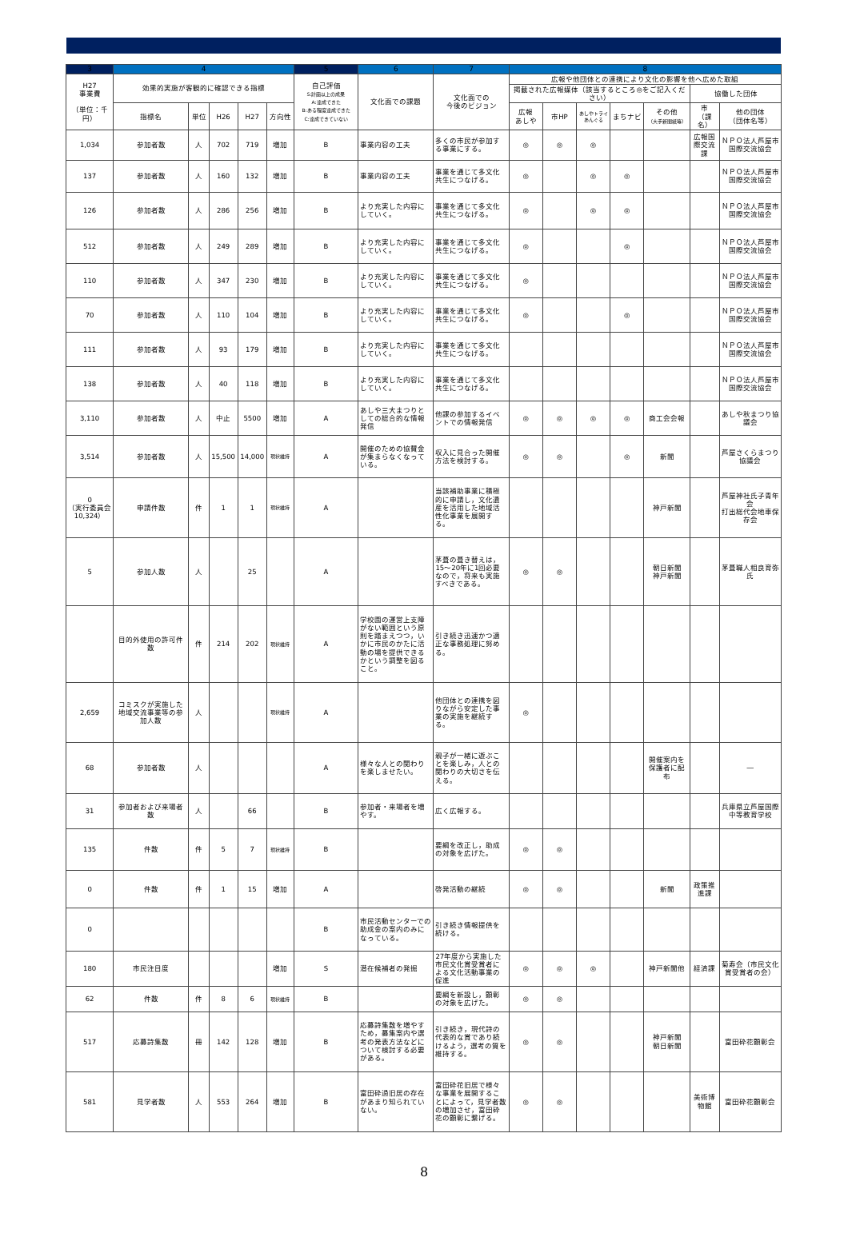| 3 | 4 | | | | | 5 | 6 | 7 | 8 | | | | | | |
| --- | --- | --- | --- | --- | --- | --- | --- | --- | --- | --- | --- | --- | --- | --- | --- |
| H27 事業費 （単位：千円） | 効果的実施が客観的に確認できる指標 | | | | | 自己評価 S:計画以上の成果 A:達成できた B:ある程度達成できた C:達成できていない | 文化面での課題 | 文化面での 今後のビジョン | 広報や他団体との連携により文化の影響を他へ広めた取組 | | | | | | |
| | | | | | | | | | 掲載された広報媒体（該当するところ◎をご記入ください） | | | | | 協働した団体 | |
| | 指標名 | 単位 | H26 | H27 | 方向性 | | | | 広報 あしや | 市HP | あしやトライあんぐる | まちナビ | その他 （大手新聞紙等） | 市 （課名） | 他の団体 （団体名等） |
| 1,034 | 参加者数 | 人 | 702 | 719 | 増加 | B | 事業内容の工夫 | 多くの市民が参加する事業にする。 | ◎ | ◎ | ◎ | | | 広報国際交流課 | ＮＰＯ法人芦屋市国際交流協会 |
| 137 | 参加者数 | 人 | 160 | 132 | 増加 | B | 事業内容の工夫 | 事業を通じて多文化共生につなげる。 | ◎ | | ◎ | ◎ | | | ＮＰＯ法人芦屋市国際交流協会 |
| 126 | 参加者数 | 人 | 286 | 256 | 増加 | B | より充実した内容にしていく。 | 事業を通じて多文化共生につなげる。 | ◎ | | ◎ | ◎ | | | ＮＰＯ法人芦屋市国際交流協会 |
| 512 | 参加者数 | 人 | 249 | 289 | 増加 | B | より充実した内容にしていく。 | 事業を通じて多文化共生につなげる。 | ◎ | | | ◎ | | | ＮＰＯ法人芦屋市国際交流協会 |
| 110 | 参加者数 | 人 | 347 | 230 | 増加 | B | より充実した内容にしていく。 | 事業を通じて多文化共生につなげる。 | ◎ | | | | | | ＮＰＯ法人芦屋市国際交流協会 |
| 70 | 参加者数 | 人 | 110 | 104 | 増加 | B | より充実した内容にしていく。 | 事業を通じて多文化共生につなげる。 | ◎ | | | ◎ | | | ＮＰＯ法人芦屋市国際交流協会 |
| 111 | 参加者数 | 人 | 93 | 179 | 増加 | B | より充実した内容にしていく。 | 事業を通じて多文化共生につなげる。 | | | | | | | ＮＰＯ法人芦屋市国際交流協会 |
| 138 | 参加者数 | 人 | 40 | 118 | 増加 | B | より充実した内容にしていく。 | 事業を通じて多文化共生につなげる。 | | | | | | | ＮＰＯ法人芦屋市国際交流協会 |
| 3,110 | 参加者数 | 人 | 中止 | 5500 | 増加 | A | あしや三大まつりとしての総合的な情報発信 | 他課の参加するイベントでの情報発信 | ◎ | ◎ | ◎ | ◎ | 商工会会報 | | あしや秋まつり協議会 |
| 3,514 | 参加者数 | 人 | 15,500 | 14,000 | 現状維持 | A | 開催のための協賛金が集まらなくなっている。 | 収入に見合った開催方法を検討する。 | ◎ | ◎ | | ◎ | 新聞 | | 芦屋さくらまつり協議会 |
| 0 （実行委員会10,324） | 申請件数 | 件 | 1 | 1 | 現状維持 | A | | 当該補助事業に積極的に申請し，文化遺産を活用した地域活性化事業を展開する。 | | | | | 神戸新聞 | | 芦屋神社氏子青年会 打出総代会地車保存会 |
| 5 | 参加人数 | 人 | | 25 | | A | | 茅葺の葺き替えは，15～20年に1回必要なので，将来も実施すべきである。 | ◎ | ◎ | | | 朝日新聞 神戸新聞 | | 茅葺職人相良育弥氏 |
| | 目的外使用の許可件数 | 件 | 214 | 202 | 現状維持 | A | 学校園の運営上支障がない範囲という原則を踏まえつつ，いかに市民のかたに活動の場を提供できるかという調整を図ること。 | 引き続き迅速かつ適正な事務処理に努める。 | | | | | | | |
| 2,659 | コミスクが実施した地域交流事業等の参加人数 | 人 | | | 現状維持 | A | | 他団体との連携を図りながら安定した事業の実施を継続する。 | ◎ | | | | | | |
| 68 | 参加者数 | 人 | | | | A | 様々な人との関わりを楽しませたい。 | 親子が一緒に遊ぶことを楽しみ，人との関わりの大切さを伝える。 | | | | | 開催案内を保護者に配布 | | ― |
| 31 | 参加者および来場者数 | 人 | | 66 | | B | 参加者・来場者を増やす。 | 広く広報する。 | | | | | | | 兵庫県立芦屋国際中等教育学校 |
| 135 | 件数 | 件 | 5 | 7 | 現状維持 | B | | 要綱を改正し，助成の対象を広げた。 | ◎ | ◎ | | | | | |
| 0 | 件数 | 件 | 1 | 15 | 増加 | A | | 啓発活動の継続 | ◎ | ◎ | | | 新聞 | 政策推進課 | |
| 0 | | | | | | B | 市民活動センターでの助成金の案内のみになっている。 | 引き続き情報提供を続ける。 | | | | | | | |
| 180 | 市民注目度 | | | | 増加 | S | 潜在候補者の発掘 | 27年度から実施した市民文化賞受賞者による文化活動事業の促進 | ◎ | ◎ | ◎ | | 神戸新聞他 | 経済課 | 菊寿会（市民文化賞受賞者の会） |
| 62 | 件数 | 件 | 8 | 6 | 現状維持 | B | | 要綱を新設し，顕彰の対象を広げた。 | ◎ | ◎ | | | | | |
| 517 | 応募詩集数 | 冊 | 142 | 128 | 増加 | B | 応募詩集数を増やすため，募集案内や選考の発表方法などについて検討する必要がある。 | 引き続き，現代詩の代表的な賞であり続けるよう，選考の質を維持する。 | ◎ | ◎ | | | 神戸新聞 朝日新聞 | | 富田砕花顕彰会 |
| 581 | 見学者数 | 人 | 553 | 264 | 増加 | B | 富田砕過旧居の存在があまり知られていない。 | 富田砕花旧居で様々な事業を展開することによって，見学者数の増加させ，富田砕花の顕彰に繋げる。 | ◎ | ◎ | | | | 美術博物館 | 富田砕花顕彰会 |
8